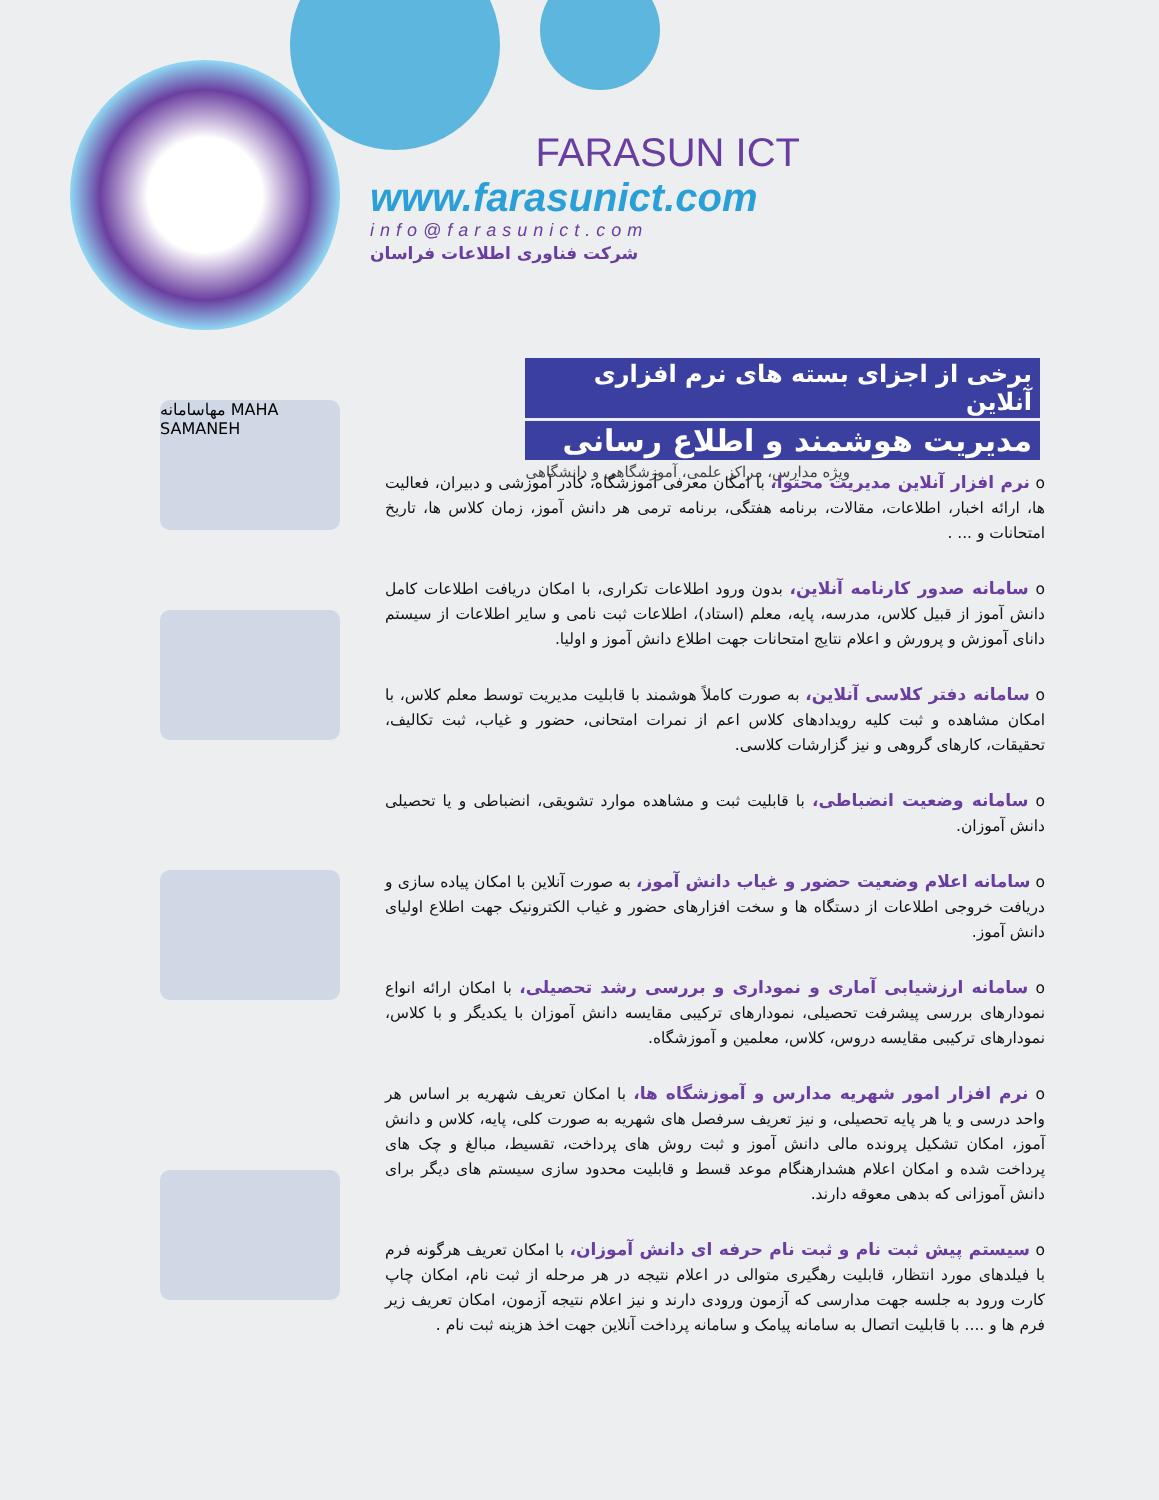FARASUN ICT
www.farasunict.com
info@farasunict.com
شرکت فناوری اطلاعات فراسان
برخی از اجزای بسته های نرم افزاری آنلاین
مدیریت هوشمند و اطلاع رسانی
ویژه مدارس، مراکز علمی، آموزشگاهی و دانشگاهی
مهاسامانه MAHA SAMANEH
o نرم افزار آنلاین مدیریت محتوا، با امکان معرفی آموزشگاه، کادر آموزشی و دبیران، فعالیت ها، ارائه اخبار، اطلاعات، مقالات، برنامه هفتگی، برنامه ترمی هر دانش آموز، زمان کلاس ها، تاریخ امتحانات و ... .
o سامانه صدور کارنامه آنلاین، بدون ورود اطلاعات تکراری، با امکان دریافت اطلاعات کامل دانش آموز از قبیل کلاس، مدرسه، پایه، معلم (استاد)، اطلاعات ثبت نامی و سایر اطلاعات از سیستم دانای آموزش و پرورش و اعلام نتایج امتحانات جهت اطلاع دانش آموز و اولیا.
o سامانه دفتر کلاسی آنلاین، به صورت کاملاً هوشمند با قابلیت مدیریت توسط معلم کلاس، با امکان مشاهده و ثبت کلیه رویدادهای کلاس اعم از نمرات امتحانی، حضور و غیاب، ثبت تکالیف، تحقیقات، کارهای گروهی و نیز گزارشات کلاسی.
o سامانه وضعیت انضباطی، با قابلیت ثبت و مشاهده موارد تشویقی، انضباطی و یا تحصیلی دانش آموزان.
o سامانه اعلام وضعیت حضور و غیاب دانش آموز، به صورت آنلاین با امکان پیاده سازی و دریافت خروجی اطلاعات از دستگاه ها و سخت افزارهای حضور و غیاب الکترونیک جهت اطلاع اولیای دانش آموز.
o سامانه ارزشیابی آماری و نموداری و بررسی رشد تحصیلی، با امکان ارائه انواع نمودارهای بررسی پیشرفت تحصیلی، نمودارهای ترکیبی مقایسه دانش آموزان با یکدیگر و با کلاس، نمودارهای ترکیبی مقایسه دروس، کلاس، معلمین و آموزشگاه.
o نرم افزار امور شهریه مدارس و آموزشگاه ها، با امکان تعریف شهریه بر اساس هر واحد درسی و یا هر پایه تحصیلی، و نیز تعریف سرفصل های شهریه به صورت کلی، پایه، کلاس و دانش آموز، امکان تشکیل پرونده مالی دانش آموز و ثبت روش های پرداخت، تقسیط، مبالغ و چک های پرداخت شده و امکان اعلام هشدارهنگام موعد قسط و قابلیت محدود سازی سیستم های دیگر برای دانش آموزانی که بدهی معوقه دارند.
o سیستم پیش ثبت نام و ثبت نام حرفه ای دانش آموزان، با امکان تعریف هرگونه فرم با فیلدهای مورد انتظار، قابلیت رهگیری متوالی در اعلام نتیجه در هر مرحله از ثبت نام، امکان چاپ کارت ورود به جلسه جهت مدارسی که آزمون ورودی دارند و نیز اعلام نتیجه آزمون، امکان تعریف زیر فرم ها و .... با قابلیت اتصال به سامانه پیامک و سامانه پرداخت آنلاین جهت اخذ هزینه ثبت نام .